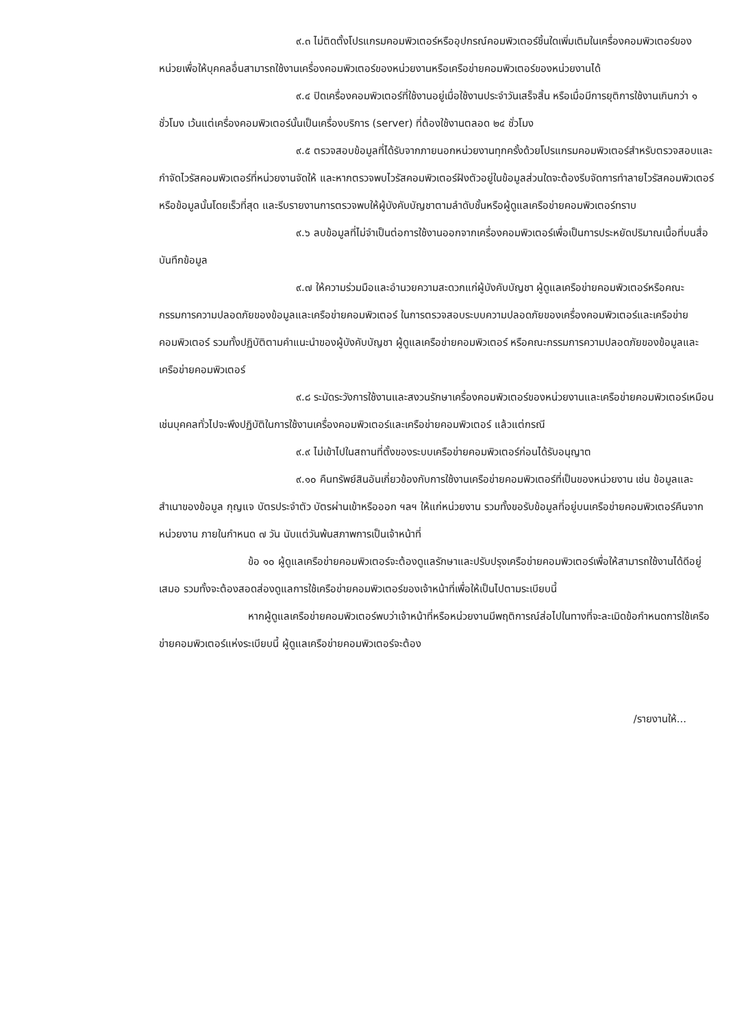๙.๓ ไม่ติดตั้งโปรแกรมคอมพิวเตอร์หรืออุปกรณ์คอมพิวเตอร์ชิ้นใดเพิ่มเติมในเครื่องคอมพิวเตอร์ของหน่วยเพื่อให้บุคคลอื่นสามารถใช้งานเครื่องคอมพิวเตอร์ของหน่วยงานหรือเครือข่ายคอมพิวเตอร์ของหน่วยงานได้
๙.๔ ปิดเครื่องคอมพิวเตอร์ที่ใช้งานอยู่เมื่อใช้งานประจำวันเสร็จสิ้น หรือเมื่อมีการยุติการใช้งานเกินกว่า ๑ ชั่วโมง เว้นแต่เครื่องคอมพิวเตอร์นั้นเป็นเครื่องบริการ (server) ที่ต้องใช้งานตลอด ๒๔ ชั่วโมง
๙.๕ ตรวจสอบข้อมูลที่ได้รับจากภายนอกหน่วยงานทุกครั้งด้วยโปรแกรมคอมพิวเตอร์สำหรับตรวจสอบและกำจัดไวรัสคอมพิวเตอร์ที่หน่วยงานจัดให้ และหากตรวจพบไวรัสคอมพิวเตอร์ฝังตัวอยู่ในข้อมูลส่วนใดจะต้องรีบจัดการทำลายไวรัสคอมพิวเตอร์หรือข้อมูลนั้นโดยเร็วที่สุด และรีบรายงานการตรวจพบให้ผู้บังคับบัญชาตามลำดับชั้นหรือผู้ดูแลเครือข่ายคอมพิวเตอร์ทราบ
๙.๖ ลบข้อมูลที่ไม่จำเป็นต่อการใช้งานออกจากเครื่องคอมพิวเตอร์เพื่อเป็นการประหยัดปริมาณเนื้อที่บนสื่อบันทึกข้อมูล
๙.๗ ให้ความร่วมมือและอำนวยความสะดวกแก่ผู้บังคับบัญชา ผู้ดูแลเครือข่ายคอมพิวเตอร์หรือคณะกรรมการความปลอดภัยของข้อมูลและเครือข่ายคอมพิวเตอร์ ในการตรวจสอบระบบความปลอดภัยของเครื่องคอมพิวเตอร์และเครือข่ายคอมพิวเตอร์ รวมทั้งปฏิบัติตามคำแนะนำของผู้บังคับบัญชา ผู้ดูแลเครือข่ายคอมพิวเตอร์ หรือคณะกรรมการความปลอดภัยของข้อมูลและเครือข่ายคอมพิวเตอร์
๙.๘ ระมัดระวังการใช้งานและสงวนรักษาเครื่องคอมพิวเตอร์ของหน่วยงานและเครือข่ายคอมพิวเตอร์เหมือนเช่นบุคคลทั่วไปจะพึงปฏิบัติในการใช้งานเครื่องคอมพิวเตอร์และเครือข่ายคอมพิวเตอร์ แล้วแต่กรณี
๙.๙ ไม่เข้าไปในสถานที่ตั้งของระบบเครือข่ายคอมพิวเตอร์ก่อนได้รับอนุญาต
๙.๑๐ คืนทรัพย์สินอันเกี่ยวข้องกับการใช้งานเครือข่ายคอมพิวเตอร์ที่เป็นของหน่วยงาน เช่น ข้อมูลและสำเนาของข้อมูล กุญแจ บัตรประจำตัว บัตรผ่านเข้าหรือออก ฯลฯ ให้แก่หน่วยงาน รวมทั้งขอรับข้อมูลที่อยู่บนเครือข่ายคอมพิวเตอร์คืนจากหน่วยงาน ภายในกำหนด ๗ วัน นับแต่วันพ้นสภาพการเป็นเจ้าหน้าที่
ข้อ ๑๐ ผู้ดูแลเครือข่ายคอมพิวเตอร์จะต้องดูแลรักษาและปรับปรุงเครือข่ายคอมพิวเตอร์เพื่อให้สามารถใช้งานได้ดีอยู่เสมอ รวมทั้งจะต้องสอดส่องดูแลการใช้เครือข่ายคอมพิวเตอร์ของเจ้าหน้าที่เพื่อให้เป็นไปตามระเบียบนี้
หากผู้ดูแลเครือข่ายคอมพิวเตอร์พบว่าเจ้าหน้าที่หรือหน่วยงานมีพฤติการณ์ส่อไปในทางที่จะละเมิดข้อกำหนดการใช้เครือข่ายคอมพิวเตอร์แห่งระเบียบนี้ ผู้ดูแลเครือข่ายคอมพิวเตอร์จะต้อง
/รายงานให้...